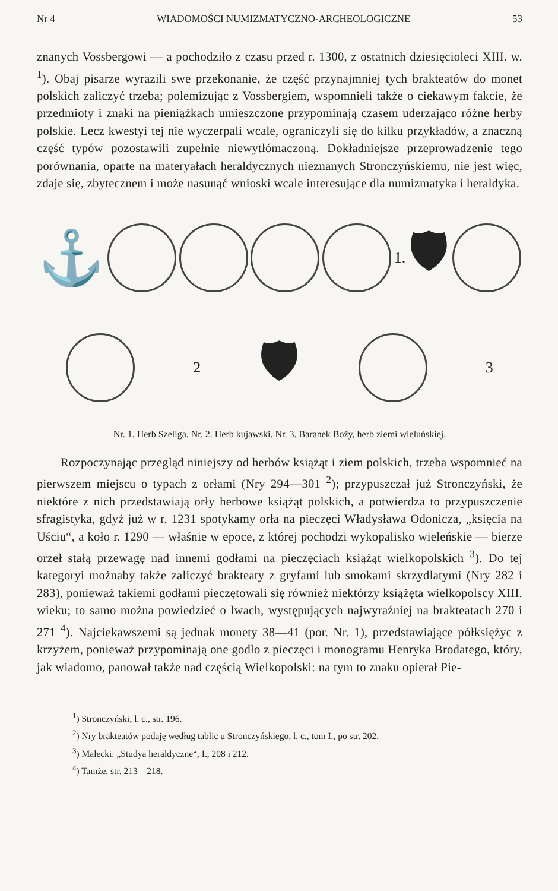Nr 4 WIADOMOŚCI NUMIZMATYCZNO-ARCHEOLOGICZNE 53
znanych Vossbergowi — a pochodziło z czasu przed r. 1300, z ostatnich dziesięcioleci XIII. w. <sup>1</sup>). Obaj pisarze wyrazili swe przekonanie, że część przynajmniej tych brakteatów do monet polskich zaliczyć trzeba; polemizując z Vossbergiem, wspomnieli także o ciekawym fakcie, że przedmioty i znaki na pieniążkach umieszczone przypominają czasem uderzająco różne herby polskie. Lecz kwestyi tej nie wyczerpali wcale, ograniczyli się do kilku przykładów, a znaczną część typów pozostawili zupełnie niewytłómaczoną. Dokładniejsze przeprowadzenie tego porównania, oparte na materyałach heraldycznych nieznanych Stronczyńskiemu, nie jest więc, zdaje się, zbytecznem i może nasunąć wnioski wcale interesujące dla numizmatyka i heraldyka.
⚓
1.
🛡
2
🛡
3
Nr. 1. Herb Szeliga. Nr. 2. Herb kujawski. Nr. 3. Baranek Boży, herb ziemi wieluńskiej.
Rozpoczynając przegląd niniejszy od herbów książąt i ziem polskich, trzeba wspomnieć na pierwszem miejscu o typach z orłami (Nry 294—301 <sup>2</sup>); przypuszczał już Stronczyński, że niektóre z nich przedstawiają orły herbowe książąt polskich, a potwierdza to przypuszczenie sfragistyka, gdyż już w r. 1231 spotykamy orła na pieczęci Władysława Odonicza, „księcia na Uściu“, a koło r. 1290 — właśnie w epoce, z której pochodzi wykopalisko wieleńskie — bierze orzeł stałą przewagę nad innemi godłami na pieczęciach książąt wielkopolskich <sup>3</sup>). Do tej kategoryi możnaby także zaliczyć brakteaty z gryfami lub smokami skrzydlatymi (Nry 282 i 283), ponieważ takiemi godłami pieczętowali się również niektórzy książęta wielkopolscy XIII. wieku; to samo można powiedzieć o lwach, występujących najwyraźniej na brakteatach 270 i 271 <sup>4</sup>). Najciekawszemi są jednak monety 38—41 (por. Nr. 1), przedstawiające półksiężyc z krzyżem, ponieważ przypominają one godło z pieczęci i monogramu Henryka Brodatego, który, jak wiadomo, panował także nad częścią Wielkopolski: na tym to znaku opierał Pie-
<sup>1</sup>) Stronczyński, l. c., str. 196.
<sup>2</sup>) Nry brakteatów podaję według tablic u Stronczyńskiego, l. c., tom I., po str. 202.
<sup>3</sup>) Małecki: „Studya heraldyczne“, I., 208 i 212.
<sup>4</sup>) Tamże, str. 213—218.